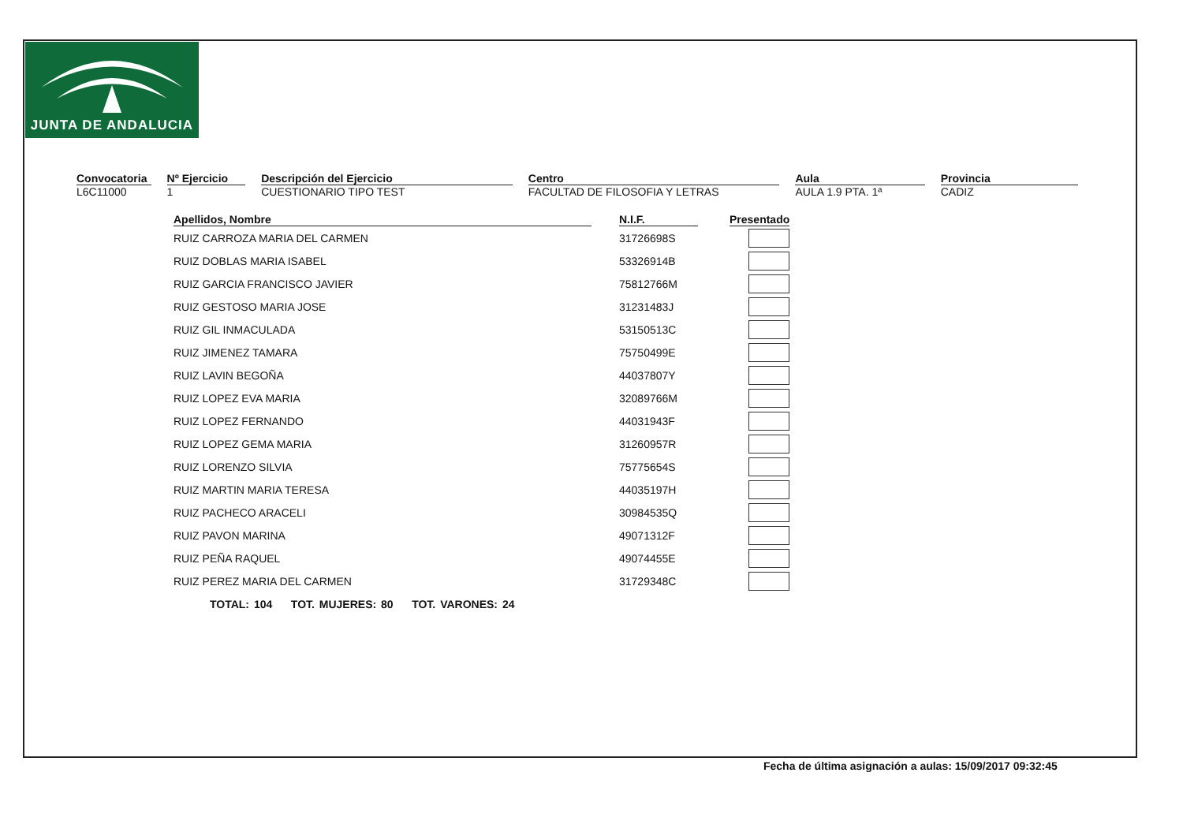JUNTA DE ANDALUCIA
Convocatoria
L6C11000
Nº Ejercicio
1
Descripción del Ejercicio
CUESTIONARIO TIPO TEST
Centro
FACULTAD DE FILOSOFIA Y LETRAS
Aula
AULA 1.9 PTA. 1ª
Provincia
CADIZ
| Apellidos, Nombre | | N.I.F. | | Presentado |
| --- | --- | --- | --- | --- |
| RUIZ CARROZA MARIA DEL CARMEN | | 31726698S | | |
| RUIZ DOBLAS MARIA ISABEL | | 53326914B | | |
| RUIZ GARCIA FRANCISCO JAVIER | | 75812766M | | |
| RUIZ GESTOSO MARIA JOSE | | 31231483J | | |
| RUIZ GIL INMACULADA | | 53150513C | | |
| RUIZ JIMENEZ TAMARA | | 75750499E | | |
| RUIZ LAVIN BEGOÑA | | 44037807Y | | |
| RUIZ LOPEZ EVA MARIA | | 32089766M | | |
| RUIZ LOPEZ FERNANDO | | 44031943F | | |
| RUIZ LOPEZ GEMA MARIA | | 31260957R | | |
| RUIZ LORENZO SILVIA | | 75775654S | | |
| RUIZ MARTIN MARIA TERESA | | 44035197H | | |
| RUIZ PACHECO ARACELI | | 30984535Q | | |
| RUIZ PAVON MARINA | | 49071312F | | |
| RUIZ PEÑA RAQUEL | | 49074455E | | |
| RUIZ PEREZ MARIA DEL CARMEN | | 31729348C | | |
TOTAL: 104 TOT. MUJERES: 80 TOT. VARONES: 24
Fecha de última asignación a aulas: 15/09/2017 09:32:45